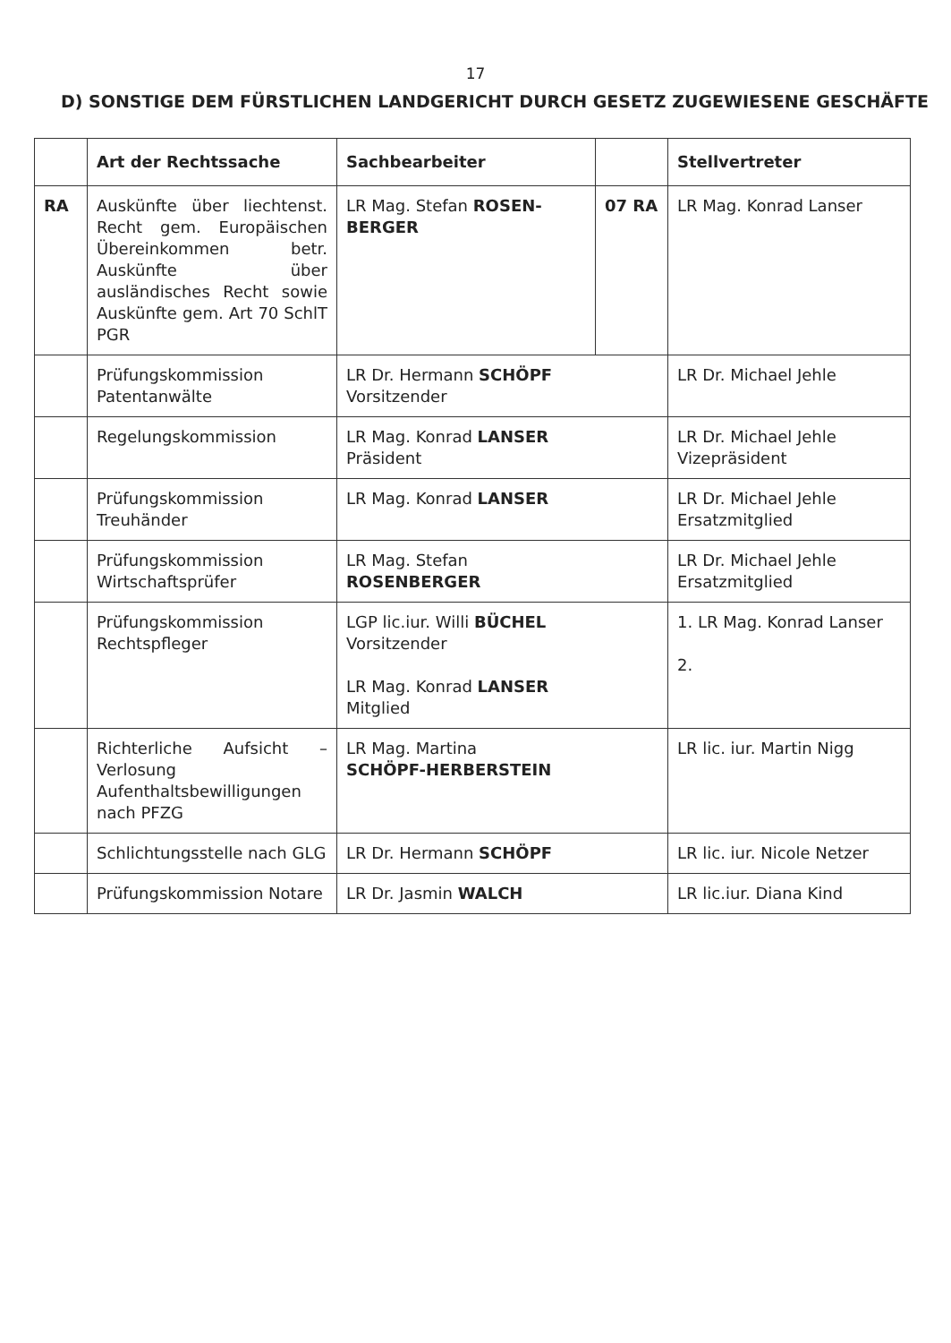17
D) SONSTIGE DEM FÜRSTLICHEN LANDGERICHT DURCH GESETZ ZUGEWIESENE GESCHÄFTE
| | Art der Rechtssache | Sachbearbeiter | | Stellvertreter |
| --- | --- | --- | --- | --- |
| RA | Auskünfte über liechtenst. Recht gem. Europäischen Übereinkommen betr. Auskünfte über ausländisches Recht sowie Auskünfte gem. Art 70 SchlT PGR | LR Mag. Stefan ROSEN-BERGER | 07 RA | LR Mag. Konrad Lanser |
| | Prüfungskommission Patentanwälte | LR Dr. Hermann SCHÖPF Vorsitzender | | LR Dr. Michael Jehle |
| | Regelungskommission | LR Mag. Konrad LANSER Präsident | | LR Dr. Michael Jehle Vizepräsident |
| | Prüfungskommission Treuhänder | LR Mag. Konrad LANSER | | LR Dr. Michael Jehle Ersatzmitglied |
| | Prüfungskommission Wirtschaftsprüfer | LR Mag. Stefan ROSENBERGER | | LR Dr. Michael Jehle Ersatzmitglied |
| | Prüfungskommission Rechtspfleger | LGP lic.iur. Willi BÜCHEL Vorsitzender LR Mag. Konrad LANSER Mitglied | | 1. LR Mag. Konrad Lanser 2. |
| | Richterliche Aufsicht – Verlosung Aufenthaltsbewilligungen nach PFZG | LR Mag. Martina SCHÖPF-HERBERSTEIN | | LR lic. iur. Martin Nigg |
| | Schlichtungsstelle nach GLG | LR Dr. Hermann SCHÖPF | | LR lic. iur. Nicole Netzer |
| | Prüfungskommission Notare | LR Dr. Jasmin WALCH | | LR lic.iur. Diana Kind |